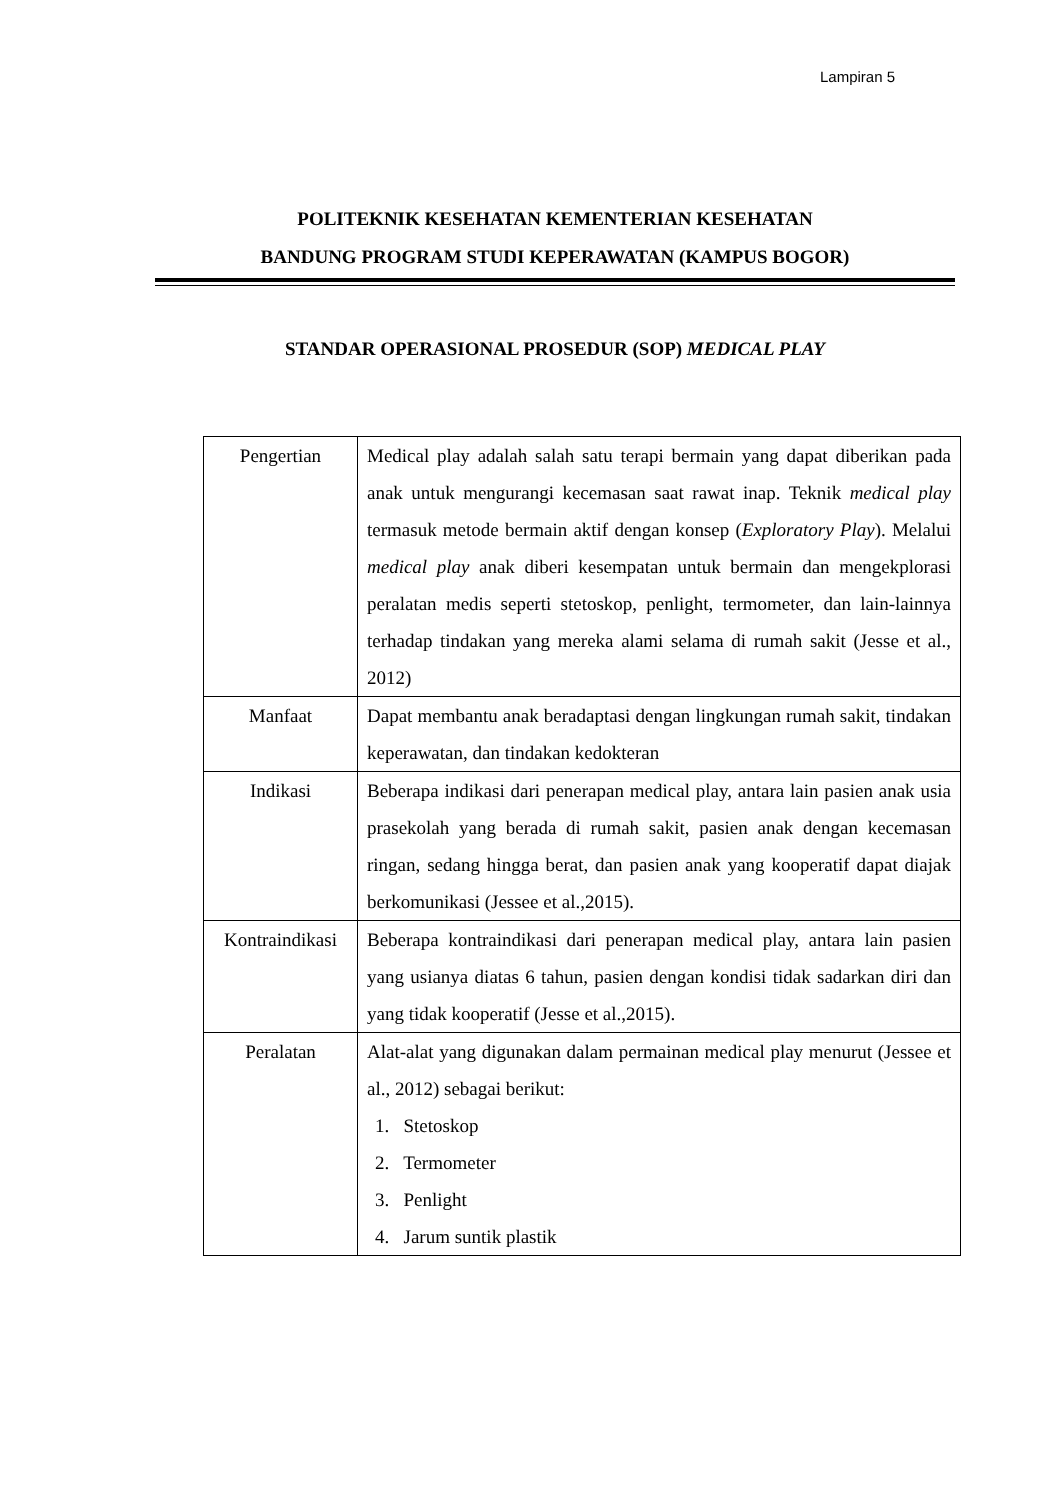Lampiran 5
POLITEKNIK KESEHATAN KEMENTERIAN KESEHATAN
BANDUNG PROGRAM STUDI KEPERAWATAN (KAMPUS BOGOR)
STANDAR OPERASIONAL PROSEDUR (SOP) MEDICAL PLAY
| Pengertian | Medical play adalah salah satu terapi bermain yang dapat diberikan pada anak untuk mengurangi kecemasan saat rawat inap. Teknik medical play termasuk metode bermain aktif dengan konsep ( Exploratory Play ). Melalui medical play anak diberi kesempatan untuk bermain dan mengekplorasi peralatan medis seperti stetoskop, penlight, termometer, dan lain-lainnya terhadap tindakan yang mereka alami selama di rumah sakit (Jesse et al., 2012) |
| Manfaat | Dapat membantu anak beradaptasi dengan lingkungan rumah sakit, tindakan keperawatan, dan tindakan kedokteran |
| Indikasi | Beberapa indikasi dari penerapan medical play, antara lain pasien anak usia prasekolah yang berada di rumah sakit, pasien anak dengan kecemasan ringan, sedang hingga berat, dan pasien anak yang kooperatif dapat diajak berkomunikasi (Jessee et al.,2015). |
| Kontraindikasi | Beberapa kontraindikasi dari penerapan medical play, antara lain pasien yang usianya diatas 6 tahun, pasien dengan kondisi tidak sadarkan diri dan yang tidak kooperatif (Jesse et al.,2015). |
| Peralatan | Alat-alat yang digunakan dalam permainan medical play menurut (Jessee et al., 2012) sebagai berikut: 1. Stetoskop 2. Termometer 3. Penlight 4. Jarum suntik plastik |